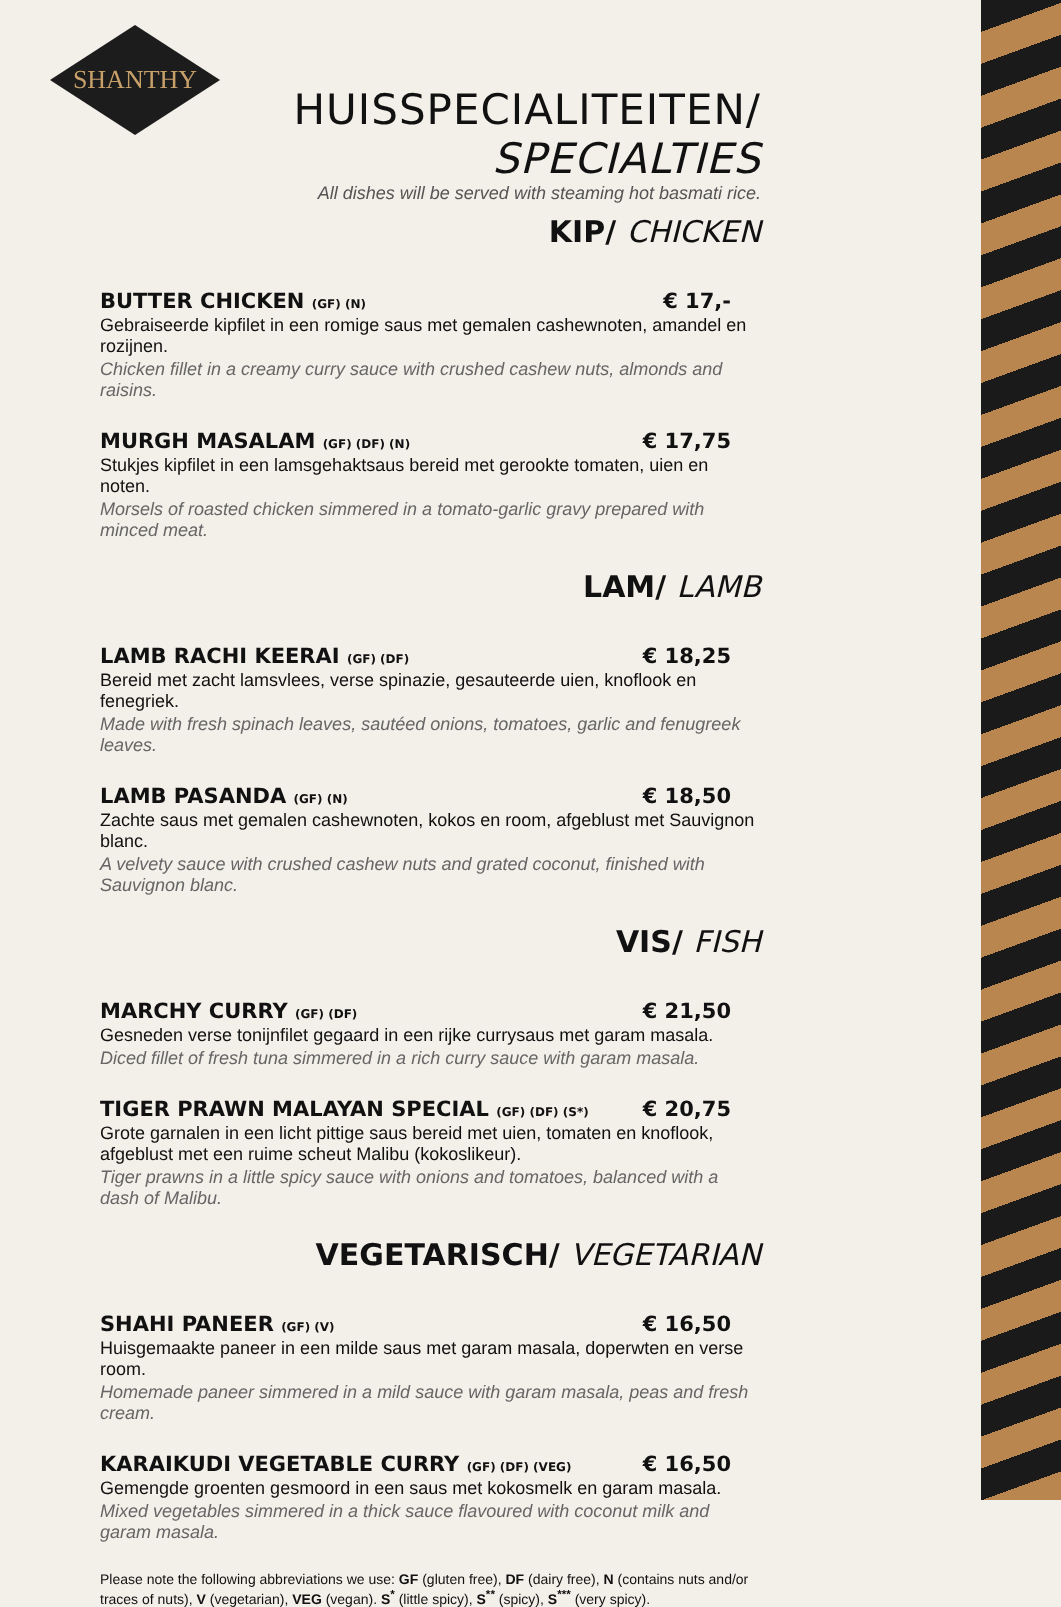SHANTHY
HUISSPECIALITEITEN/ SPECIALTIES
All dishes will be served with steaming hot basmati rice.
KIP/ CHICKEN
BUTTER CHICKEN (GF) (N) € 17,-
Gebraiseerde kipfilet in een romige saus met gemalen cashewnoten, amandel en rozijnen.
Chicken fillet in a creamy curry sauce with crushed cashew nuts, almonds and raisins.
MURGH MASALAM (GF) (DF) (N) € 17,75
Stukjes kipfilet in een lamsgehaktsaus bereid met gerookte tomaten, uien en noten.
Morsels of roasted chicken simmered in a tomato-garlic gravy prepared with minced meat.
LAM/ LAMB
LAMB RACHI KEERAI (GF) (DF) € 18,25
Bereid met zacht lamsvlees, verse spinazie, gesauteerde uien, knoflook en fenegriek.
Made with fresh spinach leaves, sautéed onions, tomatoes, garlic and fenugreek leaves.
LAMB PASANDA (GF) (N) € 18,50
Zachte saus met gemalen cashewnoten, kokos en room, afgeblust met Sauvignon blanc.
A velvety sauce with crushed cashew nuts and grated coconut, finished with Sauvignon blanc.
VIS/ FISH
MARCHY CURRY (GF) (DF) € 21,50
Gesneden verse tonijnfilet gegaard in een rijke currysaus met garam masala.
Diced fillet of fresh tuna simmered in a rich curry sauce with garam masala.
TIGER PRAWN MALAYAN SPECIAL (GF) (DF) (S*) € 20,75
Grote garnalen in een licht pittige saus bereid met uien, tomaten en knoflook, afgeblust met een ruime scheut Malibu (kokoslikeur).
Tiger prawns in a little spicy sauce with onions and tomatoes, balanced with a dash of Malibu.
VEGETARISCH/ VEGETARIAN
SHAHI PANEER (GF) (V) € 16,50
Huisgemaakte paneer in een milde saus met garam masala, doperwten en verse room.
Homemade paneer simmered in a mild sauce with garam masala, peas and fresh cream.
KARAIKUDI VEGETABLE CURRY (GF) (DF) (VEG) € 16,50
Gemengde groenten gesmoord in een saus met kokosmelk en garam masala.
Mixed vegetables simmered in a thick sauce flavoured with coconut milk and garam masala.
Please note the following abbreviations we use: GF (gluten free), DF (dairy free), N (contains nuts and/or traces of nuts), V (vegetarian), VEG (vegan). S<sup>*</sup> (little spicy), S<sup>**</sup> (spicy), S<sup>***</sup> (very spicy).